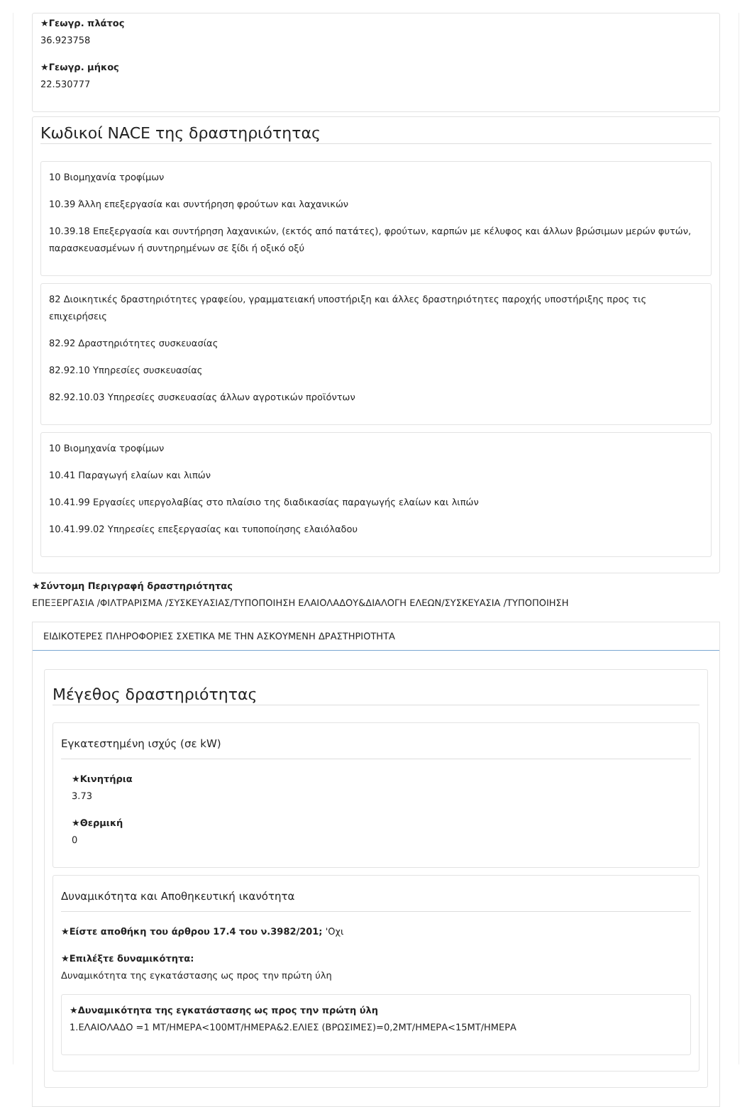★Γεωγρ. πλάτος
36.923758
★Γεωγρ. μήκος
22.530777
Κωδικοί NACE της δραστηριότητας
10 Βιομηχανία τροφίμων
10.39 Άλλη επεξεργασία και συντήρηση φρούτων και λαχανικών
10.39.18 Επεξεργασία και συντήρηση λαχανικών, (εκτός από πατάτες), φρούτων, καρπών με κέλυφος και άλλων βρώσιμων μερών φυτών, παρασκευασμένων ή συντηρημένων σε ξίδι ή οξικό οξύ
82 Διοικητικές δραστηριότητες γραφείου, γραμματειακή υποστήριξη και άλλες δραστηριότητες παροχής υποστήριξης προς τις επιχειρήσεις
82.92 Δραστηριότητες συσκευασίας
82.92.10 Υπηρεσίες συσκευασίας
82.92.10.03 Υπηρεσίες συσκευασίας άλλων αγροτικών προϊόντων
10 Βιομηχανία τροφίμων
10.41 Παραγωγή ελαίων και λιπών
10.41.99 Εργασίες υπεργολαβίας στο πλαίσιο της διαδικασίας παραγωγής ελαίων και λιπών
10.41.99.02 Υπηρεσίες επεξεργασίας και τυποποίησης ελαιόλαδου
★Σύντομη Περιγραφή δραστηριότητας
ΕΠΕΞΕΡΓΑΣΙΑ /ΦΙΛΤΡΑΡΙΣΜΑ /ΣΥΣΚΕΥΑΣΙΑΣ/ΤΥΠΟΠΟΙΗΣΗ ΕΛΑΙΟΛΑΔΟΥ&ΔΙΑΛΟΓΗ ΕΛΕΩΝ/ΣΥΣΚΕΥΑΣΙΑ /ΤΥΠΟΠΟΙΗΣΗ
ΕΙΔΙΚΟΤΕΡΕΣ ΠΛΗΡΟΦΟΡΙΕΣ ΣΧΕΤΙΚΑ ΜΕ ΤΗΝ ΑΣΚΟΥΜΕΝΗ ΔΡΑΣΤΗΡΙΟΤΗΤΑ
Μέγεθος δραστηριότητας
Εγκατεστημένη ισχύς (σε kW)
★Κινητήρια
3.73
★Θερμική
0
Δυναμικότητα και Αποθηκευτική ικανότητα
★Είστε αποθήκη του άρθρου 17.4 του ν.3982/201; 'Οχι
★Επιλέξτε δυναμικότητα:
Δυναμικότητα της εγκατάστασης ως προς την πρώτη ύλη
★Δυναμικότητα της εγκατάστασης ως προς την πρώτη ύλη
1.ΕΛΑΙΟΛΑΔΟ =1 ΜΤ/ΗΜΕΡΑ<100ΜΤ/ΗΜΕΡΑ&2.ΕΛΙΕΣ (ΒΡΩΣΙΜΕΣ)=0,2ΜΤ/ΗΜΕΡΑ<15ΜΤ/ΗΜΕΡΑ